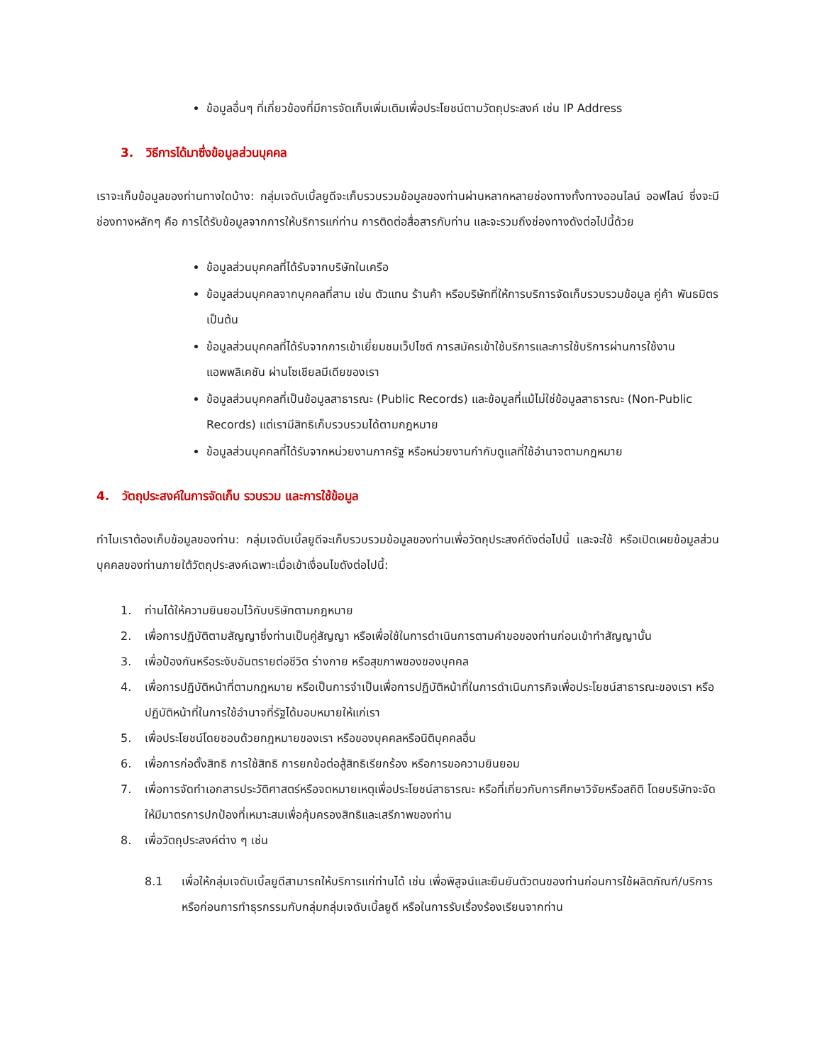ข้อมูลอื่นๆ ที่เกี่ยวข้องที่มีการจัดเก็บเพิ่มเติมเพื่อประโยชน์ตามวัตถุประสงค์ เช่น IP Address
3. วิธีการได้มาซึ่งข้อมูลส่วนบุคคล
เราจะเก็บข้อมูลของท่านทางใดบ้าง: กลุ่มเจดับเบิ้ลยูดีจะเก็บรวบรวมข้อมูลของท่านผ่านหลากหลายช่องทางทั้งทางออนไลน์ ออฟไลน์ ซึ่งจะมีช่องทางหลักๆ คือ การได้รับข้อมูลจากการให้บริการแก่ท่าน การติดต่อสื่อสารกับท่าน และจะรวมถึงช่องทางดังต่อไปนี้ด้วย
ข้อมูลส่วนบุคคลที่ได้รับจากบริษัทในเครือ
ข้อมูลส่วนบุคคลจากบุคคลที่สาม เช่น ตัวแทน ร้านค้า หรือบริษัทที่ให้การบริการจัดเก็บรวบรวมข้อมูล คู่ค้า พันธมิตร เป็นต้น
ข้อมูลส่วนบุคคลที่ได้รับจากการเข้าเยี่ยมชมเว็ปไซต์ การสมัครเข้าใช้บริการและการใช้บริการผ่านการใช้งานแอพพลิเคชัน ผ่านโซเชียลมีเดียของเรา
ข้อมูลส่วนบุคคลที่เป็นข้อมูลสาธารณะ (Public Records) และข้อมูลที่แม้ไม่ใช่ข้อมูลสาธารณะ (Non-Public Records) แต่เรามีสิทธิเก็บรวบรวมได้ตามกฎหมาย
ข้อมูลส่วนบุคคลที่ได้รับจากหน่วยงานภาครัฐ หรือหน่วยงานกำกับดูแลที่ใช้อำนาจตามกฎหมาย
4. วัตถุประสงค์ในการจัดเก็บ รวบรวม และการใช้ข้อมูล
ทำไมเราต้องเก็บข้อมูลของท่าน: กลุ่มเจดับเบิ้ลยูดีจะเก็บรวบรวมข้อมูลของท่านเพื่อวัตถุประสงค์ดังต่อไปนี้ และจะใช้ หรือเปิดเผยข้อมูลส่วนบุคคลของท่านภายใต้วัตถุประสงค์เฉพาะเมื่อเข้าเงื่อนไขดังต่อไปนี้:
1. ท่านได้ให้ความยินยอมไว้กับบริษัทตามกฎหมาย
2. เพื่อการปฏิบัติตามสัญญาซึ่งท่านเป็นคู่สัญญา หรือเพื่อใช้ในการดำเนินการตามคำขอของท่านก่อนเข้าทำสัญญานั้น
3. เพื่อป้องกันหรือระงับอันตรายต่อชีวิต ร่างกาย หรือสุขภาพของของบุคคล
4. เพื่อการปฏิบัติหน้าที่ตามกฎหมาย หรือเป็นการจำเป็นเพื่อการปฏิบัติหน้าที่ในการดำเนินภารกิจเพื่อประโยชน์สาธารณะของเรา หรือปฏิบัติหน้าที่ในการใช้อำนาจที่รัฐได้มอบหมายให้แก่เรา
5. เพื่อประโยชน์โดยชอบด้วยกฎหมายของเรา หรือของบุคคลหรือนิติบุคคลอื่น
6. เพื่อการก่อตั้งสิทธิ การใช้สิทธิ การยกข้อต่อสู้สิทธิเรียกร้อง หรือการขอความยินยอม
7. เพื่อการจัดทำเอกสารประวัติศาสตร์หรือจดหมายเหตุเพื่อประโยชน์สาธารณะ หรือที่เกี่ยวกับการศึกษาวิจัยหรือสถิติ โดยบริษัทจะจัดให้มีมาตรการปกป้องที่เหมาะสมเพื่อคุ้มครองสิทธิและเสรีภาพของท่าน
8. เพื่อวัตถุประสงค์ต่าง ๆ เช่น
8.1 เพื่อให้กลุ่มเจดับเบิ้ลยูดีสามารถให้บริการแก่ท่านได้ เช่น เพื่อพิสูจน์และยืนยันตัวตนของท่านก่อนการใช้ผลิตภัณฑ์/บริการ หรือก่อนการทำธุรกรรมกับกลุ่มกลุ่มเจดับเบิ้ลยูดี หรือในการรับเรื่องร้องเรียนจากท่าน